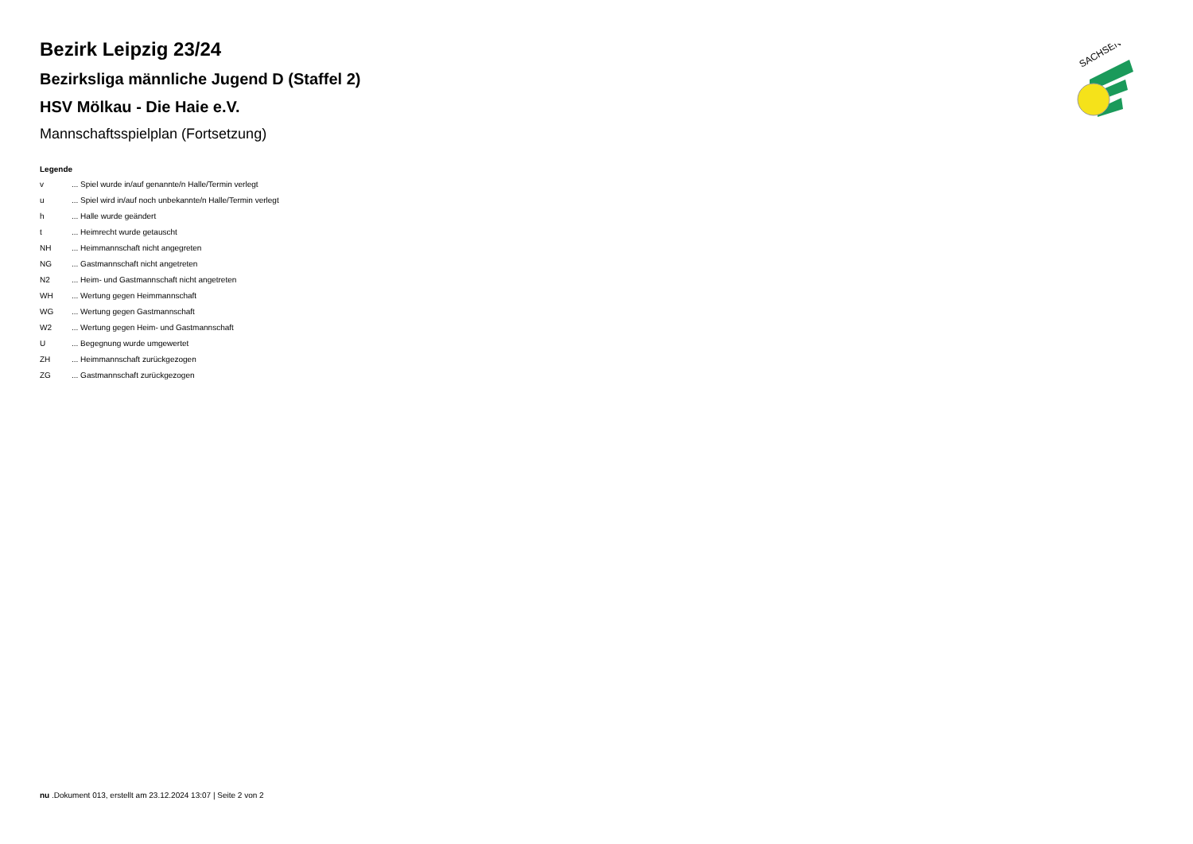SACHSEN
Bezirk Leipzig 23/24
Bezirksliga männliche Jugend D (Staffel 2)
HSV Mölkau - Die Haie e.V.
Mannschaftsspielplan (Fortsetzung)
Legende
| v | ... Spiel wurde in/auf genannte/n Halle/Termin verlegt |
| u | ... Spiel wird in/auf noch unbekannte/n Halle/Termin verlegt |
| h | ... Halle wurde geändert |
| t | ... Heimrecht wurde getauscht |
| NH | ... Heimmannschaft nicht angegreten |
| NG | ... Gastmannschaft nicht angetreten |
| N2 | ... Heim- und Gastmannschaft nicht angetreten |
| WH | ... Wertung gegen Heimmannschaft |
| WG | ... Wertung gegen Gastmannschaft |
| W2 | ... Wertung gegen Heim- und Gastmannschaft |
| U | ... Begegnung wurde umgewertet |
| ZH | ... Heimmannschaft zurückgezogen |
| ZG | ... Gastmannschaft zurückgezogen |
nu .Dokument 013, erstellt am 23.12.2024 13:07 | Seite 2 von 2